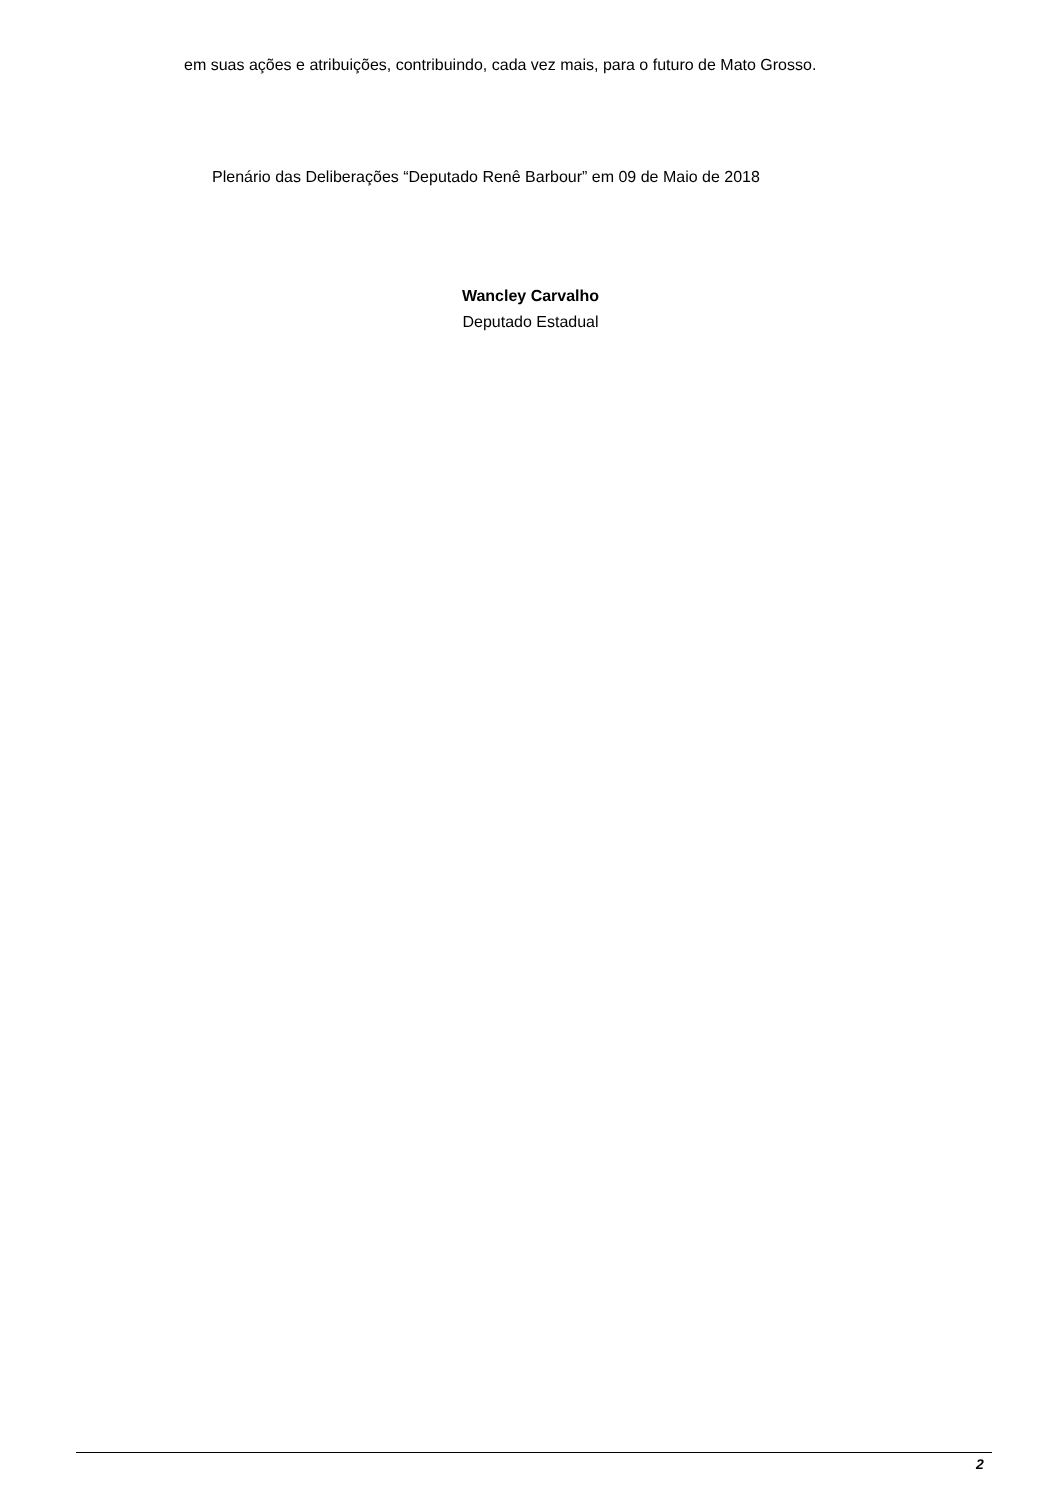em suas ações e atribuições, contribuindo, cada vez mais, para o futuro de Mato Grosso.
Plenário das Deliberações “Deputado Renê Barbour” em 09 de Maio de 2018
Wancley Carvalho
Deputado Estadual
2